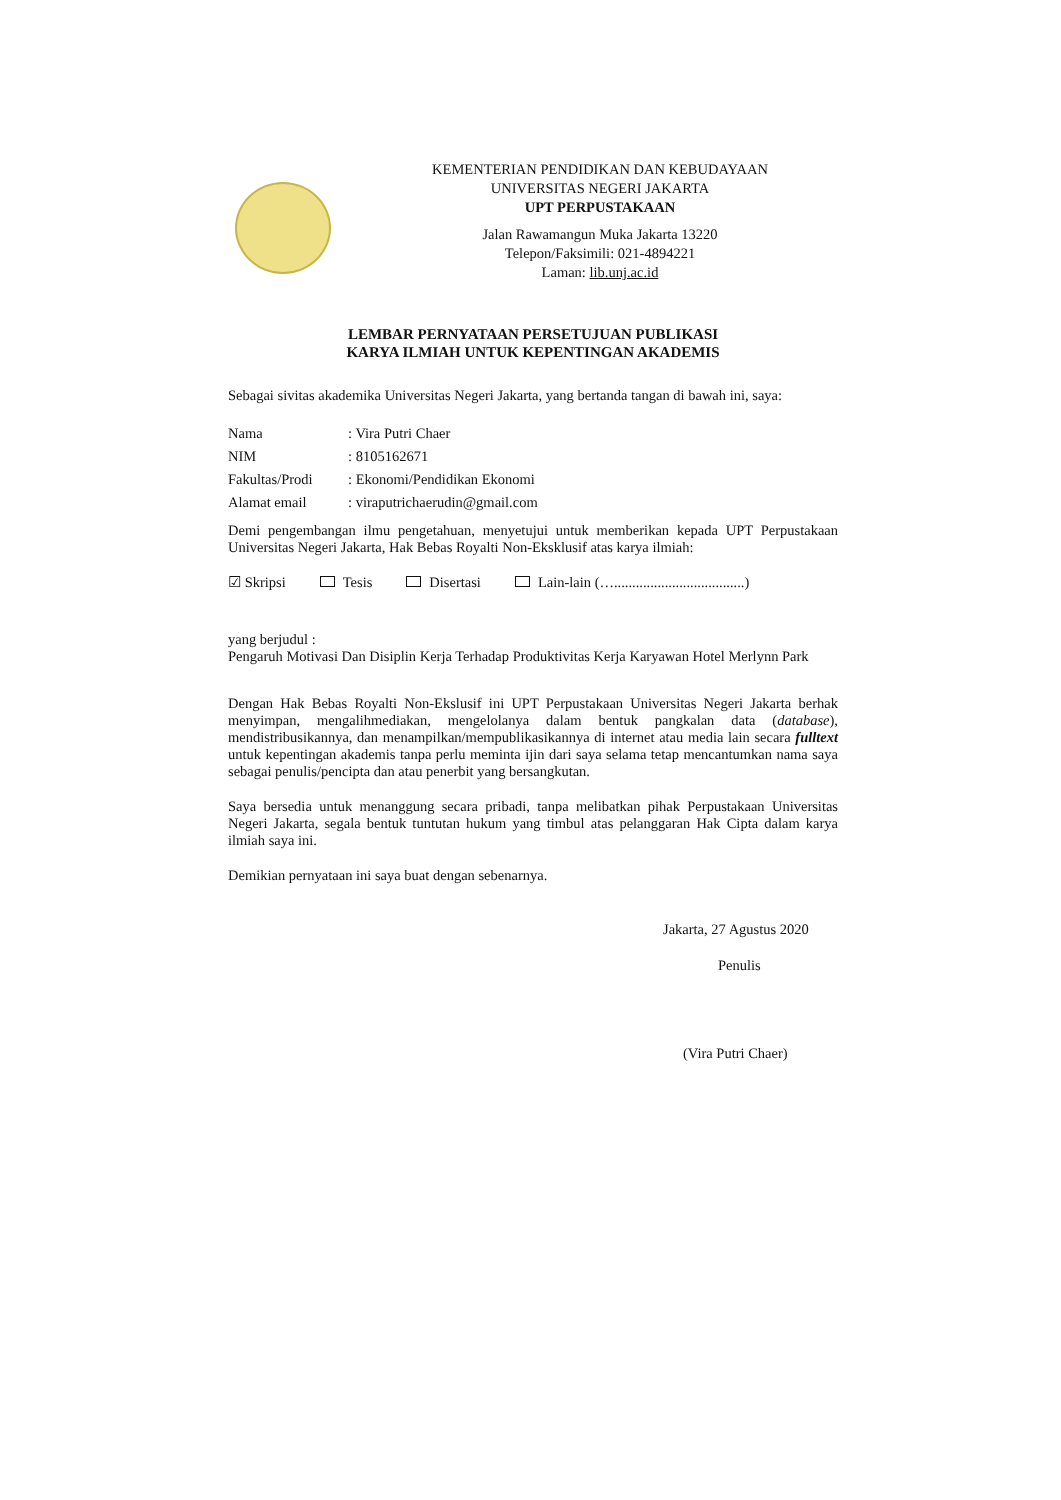KEMENTERIAN PENDIDIKAN DAN KEBUDAYAAN
UNIVERSITAS NEGERI JAKARTA
UPT PERPUSTAKAAN
Jalan Rawamangun Muka Jakarta 13220
Telepon/Faksimili: 021-4894221
Laman: lib.unj.ac.id
LEMBAR PERNYATAAN PERSETUJUAN PUBLIKASI
KARYA ILMIAH UNTUK KEPENTINGAN AKADEMIS
Sebagai sivitas akademika Universitas Negeri Jakarta, yang bertanda tangan di bawah ini, saya:
| Nama | : Vira Putri Chaer |
| NIM | : 8105162671 |
| Fakultas/Prodi | : Ekonomi/Pendidikan Ekonomi |
| Alamat email | : viraputrichaerudin@gmail.com |
Demi pengembangan ilmu pengetahuan, menyetujui untuk memberikan kepada UPT Perpustakaan Universitas Negeri Jakarta, Hak Bebas Royalti Non-Eksklusif atas karya ilmiah:
☑ Skripsi Tesis Disertasi Lain-lain (…....................................)
yang berjudul :
Pengaruh Motivasi Dan Disiplin Kerja Terhadap Produktivitas Kerja Karyawan Hotel Merlynn Park
Dengan Hak Bebas Royalti Non-Ekslusif ini UPT Perpustakaan Universitas Negeri Jakarta berhak menyimpan, mengalihmediakan, mengelolanya dalam bentuk pangkalan data (database), mendistribusikannya, dan menampilkan/mempublikasikannya di internet atau media lain secara fulltext untuk kepentingan akademis tanpa perlu meminta ijin dari saya selama tetap mencantumkan nama saya sebagai penulis/pencipta dan atau penerbit yang bersangkutan.
Saya bersedia untuk menanggung secara pribadi, tanpa melibatkan pihak Perpustakaan Universitas Negeri Jakarta, segala bentuk tuntutan hukum yang timbul atas pelanggaran Hak Cipta dalam karya ilmiah saya ini.
Demikian pernyataan ini saya buat dengan sebenarnya.
Jakarta, 27 Agustus 2020
Penulis
(Vira Putri Chaer)